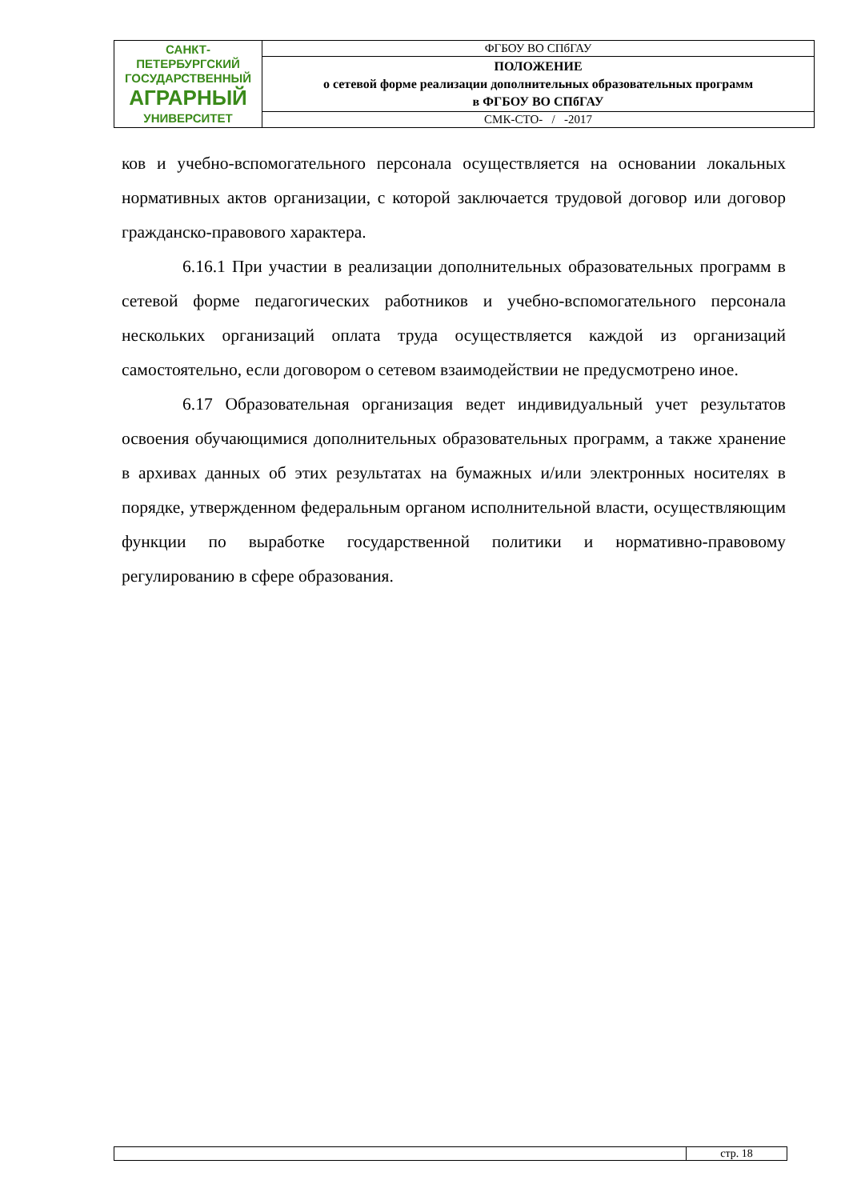| САНКТ-ПЕТЕРБУРГСКИЙ ГОСУДАРСТВЕННЫЙ АГРАРНЫЙ УНИВЕРСИТЕТ | ФГБОУ ВО СПбГАУ |
| | ПОЛОЖЕНИЕ о сетевой форме реализации дополнительных образовательных программ в ФГБОУ ВО СПбГАУ |
| | СМК-СТО- / -2017 |
ков и учебно-вспомогательного персонала осуществляется на основании локальных нормативных актов организации, с которой заключается трудовой договор или договор гражданско-правового характера.
6.16.1 При участии в реализации дополнительных образовательных программ в сетевой форме педагогических работников и учебно-вспомогательного персонала нескольких организаций оплата труда осуществляется каждой из организаций самостоятельно, если договором о сетевом взаимодействии не предусмотрено иное.
6.17 Образовательная организация ведет индивидуальный учет результатов освоения обучающимися дополнительных образовательных программ, а также хранение в архивах данных об этих результатах на бумажных и/или электронных носителях в порядке, утвержденном федеральным органом исполнительной власти, осуществляющим функции по выработке государственной политики и нормативно-правовому регулированию в сфере образования.
| | стр. 18 |